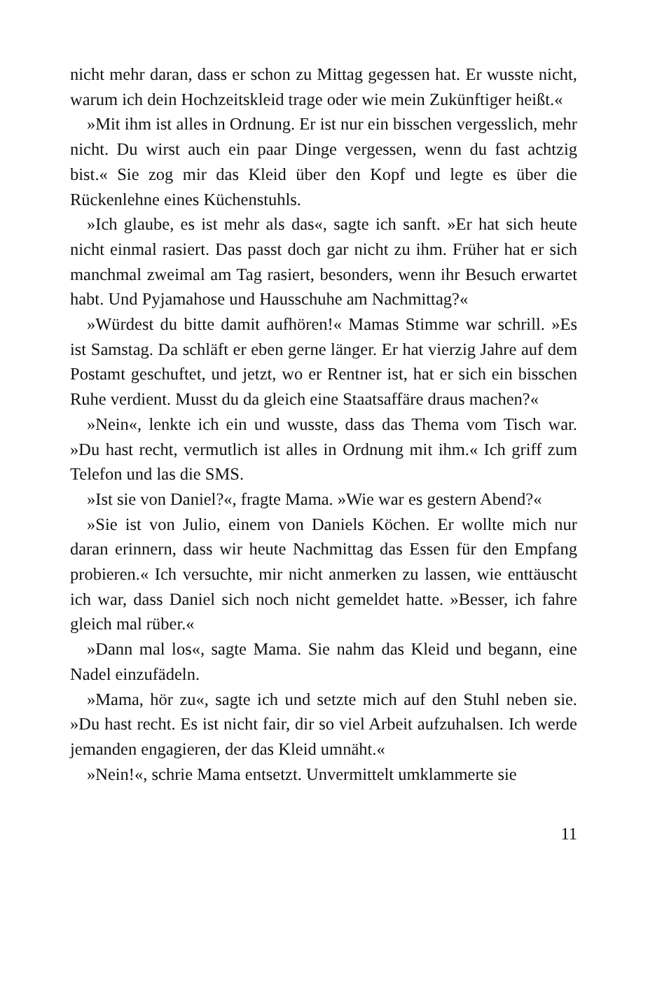nicht mehr daran, dass er schon zu Mittag gegessen hat. Er wusste nicht, warum ich dein Hochzeitskleid trage oder wie mein Zukünftiger heißt.«
»Mit ihm ist alles in Ordnung. Er ist nur ein bisschen vergesslich, mehr nicht. Du wirst auch ein paar Dinge vergessen, wenn du fast achtzig bist.« Sie zog mir das Kleid über den Kopf und legte es über die Rückenlehne eines Küchenstuhls.
»Ich glaube, es ist mehr als das«, sagte ich sanft. »Er hat sich heute nicht einmal rasiert. Das passt doch gar nicht zu ihm. Früher hat er sich manchmal zweimal am Tag rasiert, besonders, wenn ihr Besuch erwartet habt. Und Pyjamahose und Hausschuhe am Nachmittag?«
»Würdest du bitte damit aufhören!« Mamas Stimme war schrill. »Es ist Samstag. Da schläft er eben gerne länger. Er hat vierzig Jahre auf dem Postamt geschuftet, und jetzt, wo er Rentner ist, hat er sich ein bisschen Ruhe verdient. Musst du da gleich eine Staatsaffäre draus machen?«
»Nein«, lenkte ich ein und wusste, dass das Thema vom Tisch war. »Du hast recht, vermutlich ist alles in Ordnung mit ihm.« Ich griff zum Telefon und las die SMS.
»Ist sie von Daniel?«, fragte Mama. »Wie war es gestern Abend?«
»Sie ist von Julio, einem von Daniels Köchen. Er wollte mich nur daran erinnern, dass wir heute Nachmittag das Essen für den Empfang probieren.« Ich versuchte, mir nicht anmerken zu lassen, wie enttäuscht ich war, dass Daniel sich noch nicht gemeldet hatte. »Besser, ich fahre gleich mal rüber.«
»Dann mal los«, sagte Mama. Sie nahm das Kleid und begann, eine Nadel einzufädeln.
»Mama, hör zu«, sagte ich und setzte mich auf den Stuhl neben sie. »Du hast recht. Es ist nicht fair, dir so viel Arbeit aufzuhalsen. Ich werde jemanden engagieren, der das Kleid umnäht.«
»Nein!«, schrie Mama entsetzt. Unvermittelt umklammerte sie
11